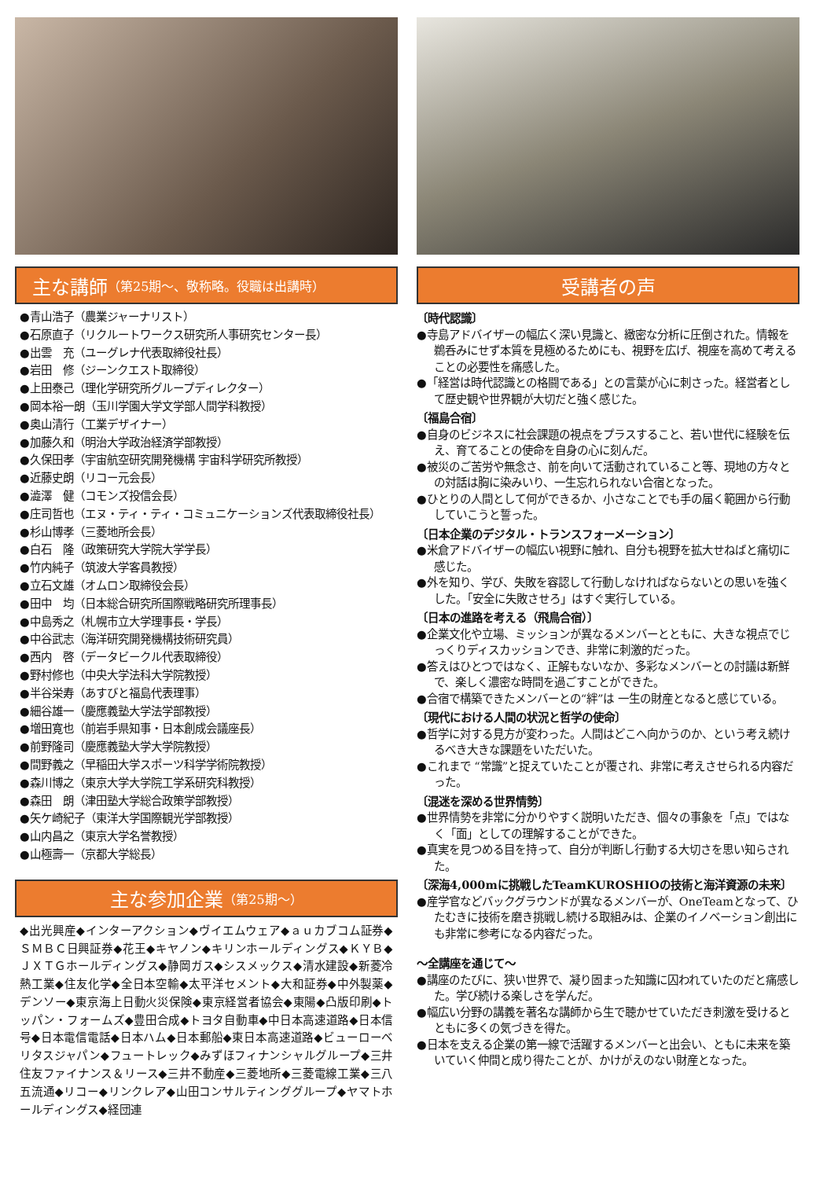主な講師 （第25期〜、敬称略。役職は出講時）
●青山浩子（農業ジャーナリスト）
●石原直子（リクルートワークス研究所人事研究センター長）
●出雲　充（ユーグレナ代表取締役社長）
●岩田　修（ジーンクエスト取締役）
●上田泰己（理化学研究所グループディレクター）
●岡本裕一朗（玉川学園大学文学部人間学科教授）
●奥山清行（工業デザイナー）
●加藤久和（明治大学政治経済学部教授）
●久保田孝（宇宙航空研究開発機構 宇宙科学研究所教授）
●近藤史朗（リコー元会長）
●澁澤　健（コモンズ投信会長）
●庄司哲也（エヌ・ティ・ティ・コミュニケーションズ代表取締役社長）
●杉山博孝（三菱地所会長）
●白石　隆（政策研究大学院大学学長）
●竹内純子（筑波大学客員教授）
●立石文雄（オムロン取締役会長）
●田中　均（日本総合研究所国際戦略研究所理事長）
●中島秀之（札幌市立大学理事長・学長）
●中谷武志（海洋研究開発機構技術研究員）
●西内　啓（データビークル代表取締役）
●野村修也（中央大学法科大学院教授）
●半谷栄寿（あすびと福島代表理事）
●細谷雄一（慶應義塾大学法学部教授）
●増田寛也（前岩手県知事・日本創成会議座長）
●前野隆司（慶應義塾大学大学院教授）
●間野義之（早稲田大学スポーツ科学学術院教授）
●森川博之（東京大学大学院工学系研究科教授）
●森田　朗（津田塾大学総合政策学部教授）
●矢ケ崎紀子（東洋大学国際観光学部教授）
●山内昌之（東京大学名誉教授）
●山極壽一（京都大学総長）
主な参加企業 （第25期〜）
◆出光興産◆インターアクション◆ヴイエムウェア◆ａｕカブコム証券◆ＳＭＢＣ日興証券◆花王◆キヤノン◆キリンホールディングス◆ＫＹＢ◆ＪＸＴＧホールディングス◆静岡ガス◆シスメックス◆清水建設◆新菱冷熱工業◆住友化学◆全日本空輸◆太平洋セメント◆大和証券◆中外製薬◆デンソー◆東京海上日動火災保険◆東京経営者協会◆東陽◆凸版印刷◆トッパン・フォームズ◆豊田合成◆トヨタ自動車◆中日本高速道路◆日本信号◆日本電信電話◆日本ハム◆日本郵船◆東日本高速道路◆ビューローベリタスジャパン◆フュートレック◆みずほフィナンシャルグループ◆三井住友ファイナンス＆リース◆三井不動産◆三菱地所◆三菱電線工業◆三八五流通◆リコー◆リンクレア◆山田コンサルティンググループ◆ヤマトホールディングス◆経団連
受講者の声
〔時代認識〕
●寺島アドバイザーの幅広く深い見識と、緻密な分析に圧倒された。情報を鵜呑みにせず本質を見極めるためにも、視野を広げ、視座を高めて考えることの必要性を痛感した。
●「経営は時代認識との格闘である」との言葉が心に刺さった。経営者として歴史観や世界観が大切だと強く感じた。
〔福島合宿〕
●自身のビジネスに社会課題の視点をプラスすること、若い世代に経験を伝え、育てることの使命を自身の心に刻んだ。
●被災のご苦労や無念さ、前を向いて活動されていること等、現地の方々との対話は胸に染みいり、一生忘れられない合宿となった。
●ひとりの人間として何ができるか、小さなことでも手の届く範囲から行動していこうと誓った。
〔日本企業のデジタル・トランスフォーメーション〕
●米倉アドバイザーの幅広い視野に触れ、自分も視野を拡大せねばと痛切に感じた。
●外を知り、学び、失敗を容認して行動しなければならないとの思いを強くした。「安全に失敗させろ」はすぐ実行している。
〔日本の進路を考える（飛鳥合宿）〕
●企業文化や立場、ミッションが異なるメンバーとともに、大きな視点でじっくりディスカッションでき、非常に刺激的だった。
●答えはひとつではなく、正解もないなか、多彩なメンバーとの討議は新鮮で、楽しく濃密な時間を過ごすことができた。
●合宿で構築できたメンバーとの“絆”は 一生の財産となると感じている。
〔現代における人間の状況と哲学の使命〕
●哲学に対する見方が変わった。人間はどこへ向かうのか、という考え続けるべき大きな課題をいただいた。
●これまで “常識”と捉えていたことが覆され、非常に考えさせられる内容だった。
〔混迷を深める世界情勢〕
●世界情勢を非常に分かりやすく説明いただき、個々の事象を「点」ではなく「面」としての理解することができた。
●真実を見つめる目を持って、自分が判断し行動する大切さを思い知らされた。
〔深海4,000mに挑戦したTeamKUROSHIOの技術と海洋資源の未来〕
●産学官などバックグラウンドが異なるメンバーが、OneTeamとなって、ひたむきに技術を磨き挑戦し続ける取組みは、企業のイノベーション創出にも非常に参考になる内容だった。
〜全講座を通じて〜
●講座のたびに、狭い世界で、凝り固まった知識に囚われていたのだと痛感した。学び続ける楽しさを学んだ。
●幅広い分野の講義を著名な講師から生で聴かせていただき刺激を受けるとともに多くの気づきを得た。
●日本を支える企業の第一線で活躍するメンバーと出会い、ともに未来を築いていく仲間と成り得たことが、かけがえのない財産となった。